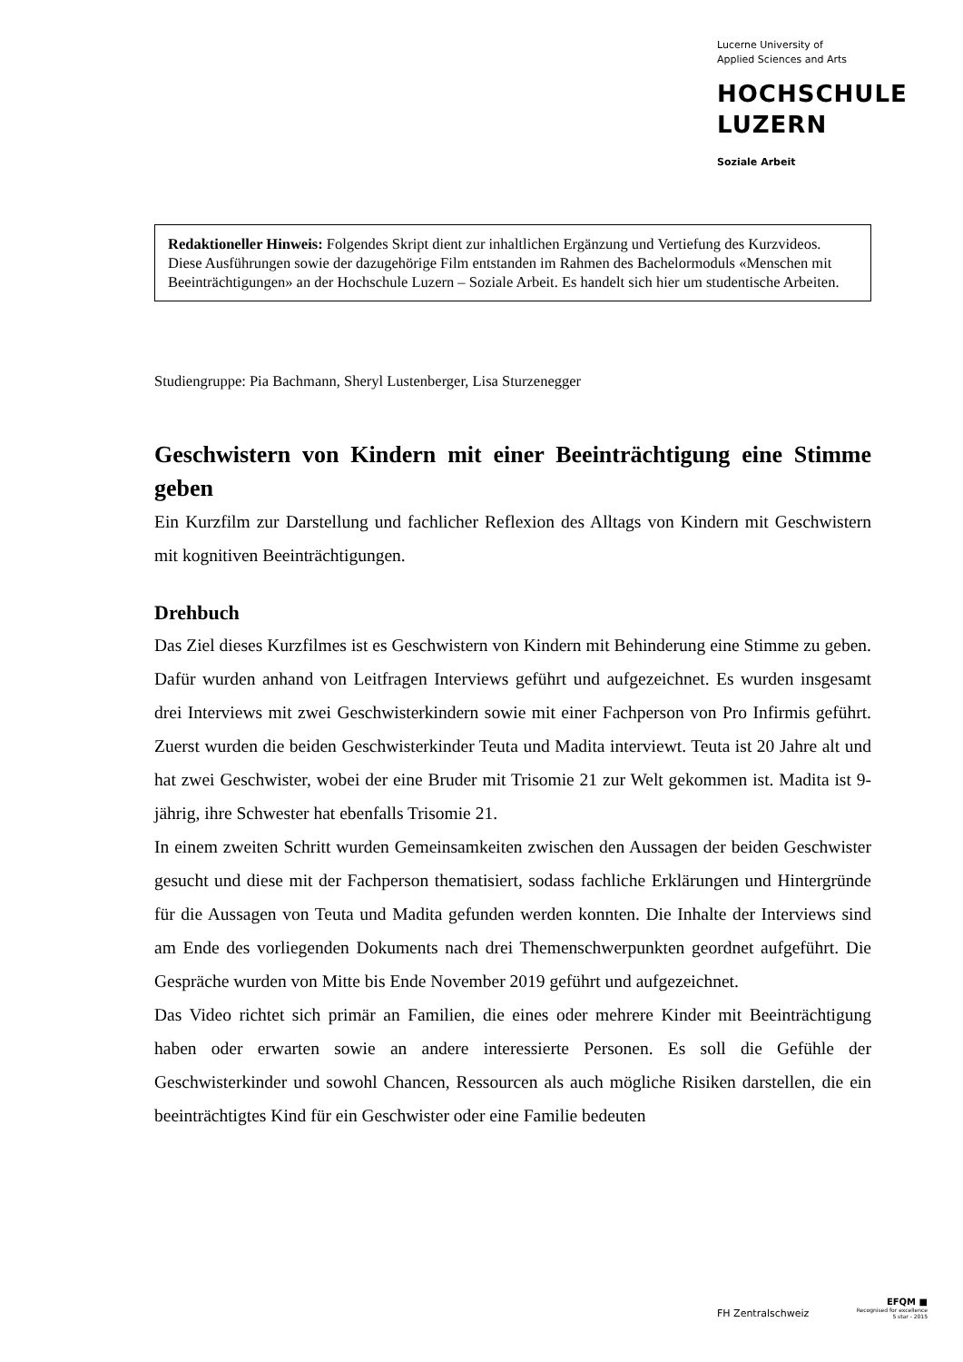Lucerne University of
Applied Sciences and Arts
HOCHSCHULE
LUZERN
Soziale Arbeit
Redaktioneller Hinweis: Folgendes Skript dient zur inhaltlichen Ergänzung und Vertiefung des Kurzvideos. Diese Ausführungen sowie der dazugehörige Film entstanden im Rahmen des Bachelormoduls «Menschen mit Beeinträchtigungen» an der Hochschule Luzern – Soziale Arbeit. Es handelt sich hier um studentische Arbeiten.
Studiengruppe: Pia Bachmann, Sheryl Lustenberger, Lisa Sturzenegger
Geschwistern von Kindern mit einer Beeinträchtigung eine Stimme geben
Ein Kurzfilm zur Darstellung und fachlicher Reflexion des Alltags von Kindern mit Geschwistern mit kognitiven Beeinträchtigungen.
Drehbuch
Das Ziel dieses Kurzfilmes ist es Geschwistern von Kindern mit Behinderung eine Stimme zu geben. Dafür wurden anhand von Leitfragen Interviews geführt und aufgezeichnet. Es wurden insgesamt drei Interviews mit zwei Geschwisterkindern sowie mit einer Fachperson von Pro Infirmis geführt. Zuerst wurden die beiden Geschwisterkinder Teuta und Madita interviewt. Teuta ist 20 Jahre alt und hat zwei Geschwister, wobei der eine Bruder mit Trisomie 21 zur Welt gekommen ist. Madita ist 9-jährig, ihre Schwester hat ebenfalls Trisomie 21.
In einem zweiten Schritt wurden Gemeinsamkeiten zwischen den Aussagen der beiden Geschwister gesucht und diese mit der Fachperson thematisiert, sodass fachliche Erklärungen und Hintergründe für die Aussagen von Teuta und Madita gefunden werden konnten. Die Inhalte der Interviews sind am Ende des vorliegenden Dokuments nach drei Themenschwerpunkten geordnet aufgeführt. Die Gespräche wurden von Mitte bis Ende November 2019 geführt und aufgezeichnet.
Das Video richtet sich primär an Familien, die eines oder mehrere Kinder mit Beeinträchtigung haben oder erwarten sowie an andere interessierte Personen. Es soll die Gefühle der Geschwisterkinder und sowohl Chancen, Ressourcen als auch mögliche Risiken darstellen, die ein beeinträchtigtes Kind für ein Geschwister oder eine Familie bedeuten
FH Zentralschweiz
EFQM ■
Recognised for excellence
5 star - 2015